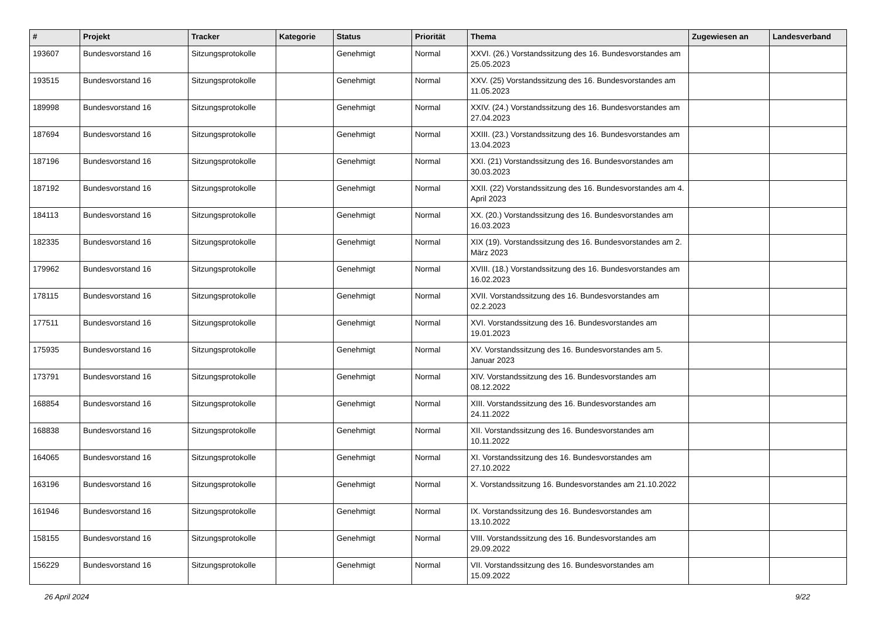| # | Projekt | Tracker | Kategorie | Status | Priorität | Thema | Zugewiesen an | Landesverband |
| --- | --- | --- | --- | --- | --- | --- | --- | --- |
| 193607 | Bundesvorstand 16 | Sitzungsprotokolle | | Genehmigt | Normal | XXVI. (26.) Vorstandssitzung des 16. Bundesvorstandes am 25.05.2023 | | |
| 193515 | Bundesvorstand 16 | Sitzungsprotokolle | | Genehmigt | Normal | XXV. (25) Vorstandssitzung des 16. Bundesvorstandes am 11.05.2023 | | |
| 189998 | Bundesvorstand 16 | Sitzungsprotokolle | | Genehmigt | Normal | XXIV. (24.) Vorstandssitzung des 16. Bundesvorstandes am 27.04.2023 | | |
| 187694 | Bundesvorstand 16 | Sitzungsprotokolle | | Genehmigt | Normal | XXIII. (23.) Vorstandssitzung des 16. Bundesvorstandes am 13.04.2023 | | |
| 187196 | Bundesvorstand 16 | Sitzungsprotokolle | | Genehmigt | Normal | XXI. (21) Vorstandssitzung des 16. Bundesvorstandes am 30.03.2023 | | |
| 187192 | Bundesvorstand 16 | Sitzungsprotokolle | | Genehmigt | Normal | XXII. (22) Vorstandssitzung des 16. Bundesvorstandes am 4. April 2023 | | |
| 184113 | Bundesvorstand 16 | Sitzungsprotokolle | | Genehmigt | Normal | XX. (20.) Vorstandssitzung des 16. Bundesvorstandes am 16.03.2023 | | |
| 182335 | Bundesvorstand 16 | Sitzungsprotokolle | | Genehmigt | Normal | XIX (19). Vorstandssitzung des 16. Bundesvorstandes am 2. März 2023 | | |
| 179962 | Bundesvorstand 16 | Sitzungsprotokolle | | Genehmigt | Normal | XVIII. (18.) Vorstandssitzung des 16. Bundesvorstandes am 16.02.2023 | | |
| 178115 | Bundesvorstand 16 | Sitzungsprotokolle | | Genehmigt | Normal | XVII. Vorstandssitzung des 16. Bundesvorstandes am 02.2.2023 | | |
| 177511 | Bundesvorstand 16 | Sitzungsprotokolle | | Genehmigt | Normal | XVI. Vorstandssitzung des 16. Bundesvorstandes am 19.01.2023 | | |
| 175935 | Bundesvorstand 16 | Sitzungsprotokolle | | Genehmigt | Normal | XV. Vorstandssitzung des 16. Bundesvorstandes am 5. Januar 2023 | | |
| 173791 | Bundesvorstand 16 | Sitzungsprotokolle | | Genehmigt | Normal | XIV. Vorstandssitzung des 16. Bundesvorstandes am 08.12.2022 | | |
| 168854 | Bundesvorstand 16 | Sitzungsprotokolle | | Genehmigt | Normal | XIII. Vorstandssitzung des 16. Bundesvorstandes am 24.11.2022 | | |
| 168838 | Bundesvorstand 16 | Sitzungsprotokolle | | Genehmigt | Normal | XII. Vorstandssitzung des 16. Bundesvorstandes am 10.11.2022 | | |
| 164065 | Bundesvorstand 16 | Sitzungsprotokolle | | Genehmigt | Normal | XI. Vorstandssitzung des 16. Bundesvorstandes am 27.10.2022 | | |
| 163196 | Bundesvorstand 16 | Sitzungsprotokolle | | Genehmigt | Normal | X. Vorstandssitzung 16. Bundesvorstandes am 21.10.2022 | | |
| 161946 | Bundesvorstand 16 | Sitzungsprotokolle | | Genehmigt | Normal | IX. Vorstandssitzung des 16. Bundesvorstandes am 13.10.2022 | | |
| 158155 | Bundesvorstand 16 | Sitzungsprotokolle | | Genehmigt | Normal | VIII. Vorstandssitzung des 16. Bundesvorstandes am 29.09.2022 | | |
| 156229 | Bundesvorstand 16 | Sitzungsprotokolle | | Genehmigt | Normal | VII. Vorstandssitzung des 16. Bundesvorstandes am 15.09.2022 | | |
26 April 2024 9/22